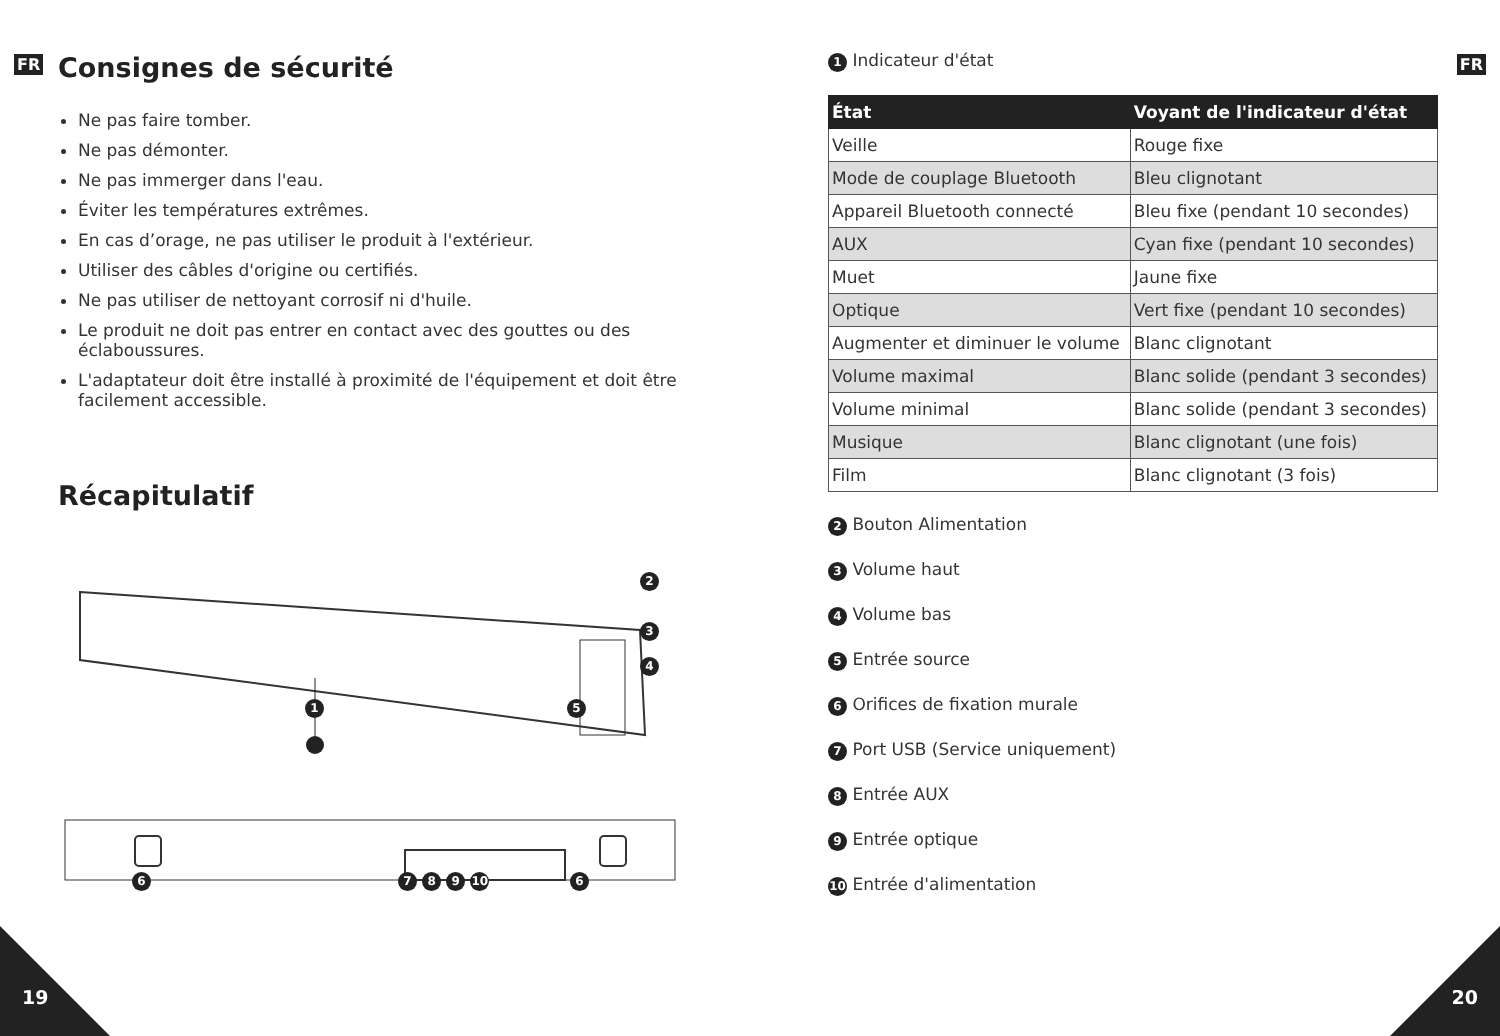FR Consignes de sécurité
Ne pas faire tomber.
Ne pas démonter.
Ne pas immerger dans l'eau.
Éviter les températures extrêmes.
En cas d’orage, ne pas utiliser le produit à l'extérieur.
Utiliser des câbles d'origine ou certifiés.
Ne pas utiliser de nettoyant corrosif ni d'huile.
Le produit ne doit pas entrer en contact avec des gouttes ou des éclaboussures.
L'adaptateur doit être installé à proximité de l'équipement et doit être facilement accessible.
Récapitulatif
1
2
3
4
5
6 7 8 9 10 6
19
FR
1 Indicateur d'état
| État | Voyant de l'indicateur d'état |
| --- | --- |
| Veille | Rouge fixe |
| Mode de couplage Bluetooth | Bleu clignotant |
| Appareil Bluetooth connecté | Bleu fixe (pendant 10 secondes) |
| AUX | Cyan fixe (pendant 10 secondes) |
| Muet | Jaune fixe |
| Optique | Vert fixe (pendant 10 secondes) |
| Augmenter et diminuer le volume | Blanc clignotant |
| Volume maximal | Blanc solide (pendant 3 secondes) |
| Volume minimal | Blanc solide (pendant 3 secondes) |
| Musique | Blanc clignotant (une fois) |
| Film | Blanc clignotant (3 fois) |
2 Bouton Alimentation
3 Volume haut
4 Volume bas
5 Entrée source
6 Orifices de fixation murale
7 Port USB (Service uniquement)
8 Entrée AUX
9 Entrée optique
10 Entrée d'alimentation
20